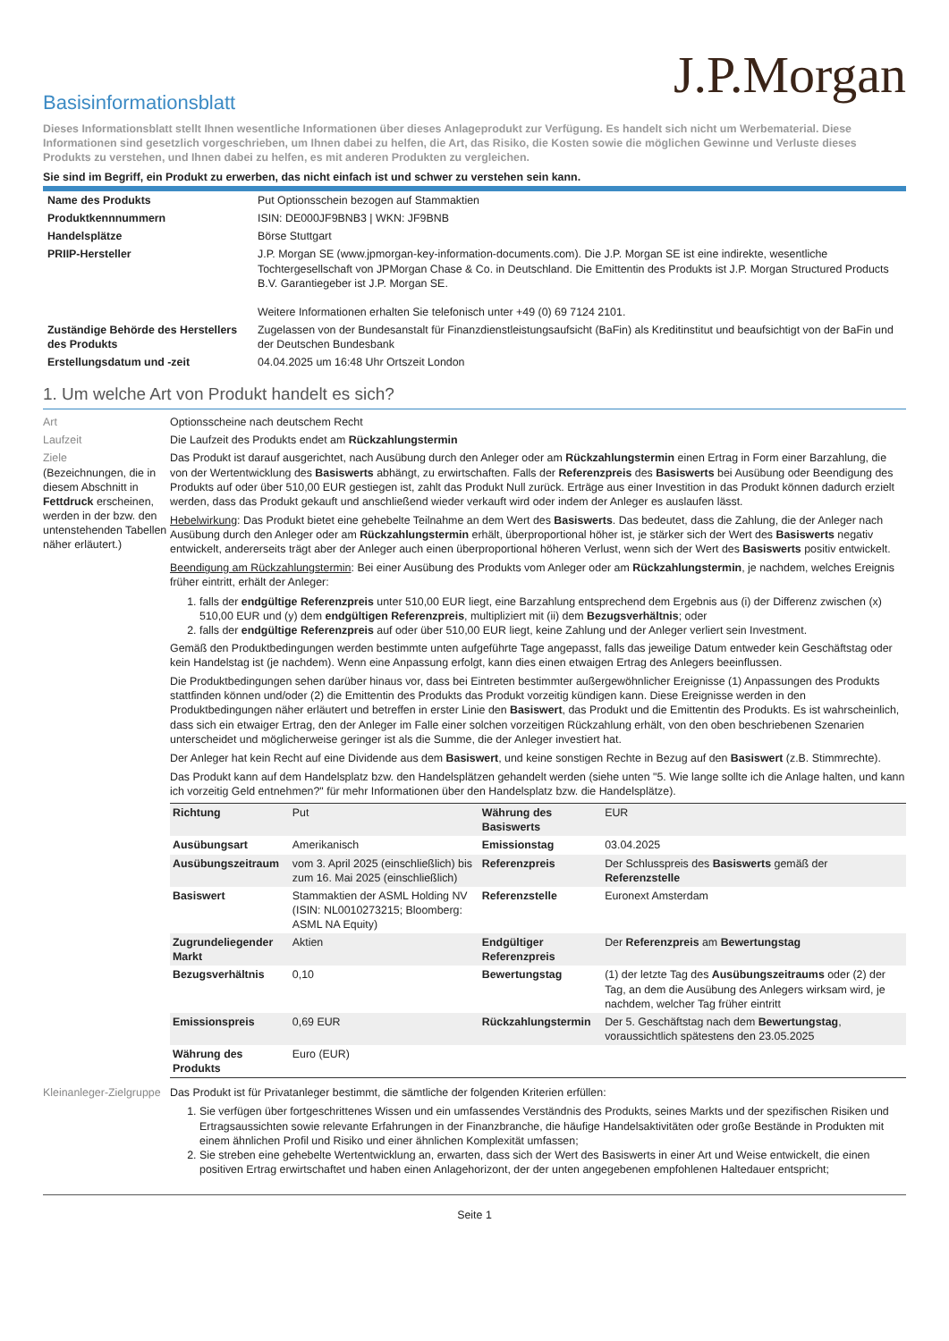J.P.Morgan
Basisinformationsblatt
Dieses Informationsblatt stellt Ihnen wesentliche Informationen über dieses Anlageprodukt zur Verfügung. Es handelt sich nicht um Werbematerial. Diese Informationen sind gesetzlich vorgeschrieben, um Ihnen dabei zu helfen, die Art, das Risiko, die Kosten sowie die möglichen Gewinne und Verluste dieses Produkts zu verstehen, und Ihnen dabei zu helfen, es mit anderen Produkten zu vergleichen.
Sie sind im Begriff, ein Produkt zu erwerben, das nicht einfach ist und schwer zu verstehen sein kann.
| Name des Produkts | Put Optionsschein bezogen auf Stammaktien |
| Produktkennnummern | ISIN: DE000JF9BNB3 / WKN: JF9BNB |
| Handelsplätze | Börse Stuttgart |
| PRIIP-Hersteller | J.P. Morgan SE (www.jpmorgan-key-information-documents.com). Die J.P. Morgan SE ist eine indirekte, wesentliche Tochtergesellschaft von JPMorgan Chase & Co. in Deutschland. Die Emittentin des Produkts ist J.P. Morgan Structured Products B.V. Garantiegeber ist J.P. Morgan SE. Weitere Informationen erhalten Sie telefonisch unter +49 (0) 69 7124 2101. |
| Zuständige Behörde des Herstellers des Produkts | Zugelassen von der Bundesanstalt für Finanzdienstleistungsaufsicht (BaFin) als Kreditinstitut und beaufsichtigt von der BaFin und der Deutschen Bundesbank |
| Erstellungsdatum und -zeit | 04.04.2025 um 16:48 Uhr Ortszeit London |
1. Um welche Art von Produkt handelt es sich?
Art Optionsscheine nach deutschem Recht
Laufzeit Die Laufzeit des Produkts endet am Rückzahlungstermin
Ziele
(Bezeichnungen, die in diesem Abschnitt in Fettdruck erscheinen, werden in der bzw. den untenstehenden Tabellen näher erläutert.)
Das Produkt ist darauf ausgerichtet, nach Ausübung durch den Anleger oder am Rückzahlungstermin einen Ertrag in Form einer Barzahlung, die von der Wertentwicklung des Basiswerts abhängt, zu erwirtschaften. Falls der Referenzpreis des Basiswerts bei Ausübung oder Beendigung des Produkts auf oder über 510,00 EUR gestiegen ist, zahlt das Produkt Null zurück. Erträge aus einer Investition in das Produkt können dadurch erzielt werden, dass das Produkt gekauft und anschließend wieder verkauft wird oder indem der Anleger es auslaufen lässt.
Hebelwirkung: Das Produkt bietet eine gehebelte Teilnahme an dem Wert des Basiswerts. Das bedeutet, dass die Zahlung, die der Anleger nach Ausübung durch den Anleger oder am Rückzahlungstermin erhält, überproportional höher ist, je stärker sich der Wert des Basiswerts negativ entwickelt, andererseits trägt aber der Anleger auch einen überproportional höheren Verlust, wenn sich der Wert des Basiswerts positiv entwickelt.
Beendigung am Rückzahlungstermin: Bei einer Ausübung des Produkts vom Anleger oder am Rückzahlungstermin, je nachdem, welches Ereignis früher eintritt, erhält der Anleger:
1. falls der endgültige Referenzpreis unter 510,00 EUR liegt, eine Barzahlung entsprechend dem Ergebnis aus (i) der Differenz zwischen (x) 510,00 EUR und (y) dem endgültigen Referenzpreis, multipliziert mit (ii) dem Bezugsverhältnis; oder
2. falls der endgültige Referenzpreis auf oder über 510,00 EUR liegt, keine Zahlung und der Anleger verliert sein Investment.
Gemäß den Produktbedingungen werden bestimmte unten aufgeführte Tage angepasst, falls das jeweilige Datum entweder kein Geschäftstag oder kein Handelstag ist (je nachdem). Wenn eine Anpassung erfolgt, kann dies einen etwaigen Ertrag des Anlegers beeinflussen.
Die Produktbedingungen sehen darüber hinaus vor, dass bei Eintreten bestimmter außergewöhnlicher Ereignisse (1) Anpassungen des Produkts stattfinden können und/oder (2) die Emittentin des Produkts das Produkt vorzeitig kündigen kann. Diese Ereignisse werden in den Produktbedingungen näher erläutert und betreffen in erster Linie den Basiswert, das Produkt und die Emittentin des Produkts. Es ist wahrscheinlich, dass sich ein etwaiger Ertrag, den der Anleger im Falle einer solchen vorzeitigen Rückzahlung erhält, von den oben beschriebenen Szenarien unterscheidet und möglicherweise geringer ist als die Summe, die der Anleger investiert hat.
Der Anleger hat kein Recht auf eine Dividende aus dem Basiswert, und keine sonstigen Rechte in Bezug auf den Basiswert (z.B. Stimmrechte).
Das Produkt kann auf dem Handelsplatz bzw. den Handelsplätzen gehandelt werden (siehe unten "5. Wie lange sollte ich die Anlage halten, und kann ich vorzeitig Geld entnehmen?" für mehr Informationen über den Handelsplatz bzw. die Handelsplätze).
| Richtung | Put | Währung des Basiswerts | EUR |
| Ausübungsart | Amerikanisch | Emissionstag | 03.04.2025 |
| Ausübungszeitraum | vom 3. April 2025 (einschließlich) bis zum 16. Mai 2025 (einschließlich) | Referenzpreis | Der Schlusspreis des Basiswerts gemäß der Referenzstelle |
| Basiswert | Stammaktien der ASML Holding NV (ISIN: NL0010273215; Bloomberg: ASML NA Equity) | Referenzstelle | Euronext Amsterdam |
| Zugrundeliegender Markt | Aktien | Endgültiger Referenzpreis | Der Referenzpreis am Bewertungstag |
| Bezugsverhältnis | 0,10 | Bewertungstag | (1) der letzte Tag des Ausübungszeitraums oder (2) der Tag, an dem die Ausübung des Anlegers wirksam wird, je nachdem, welcher Tag früher eintritt |
| Emissionspreis | 0,69 EUR | Rückzahlungstermin | Der 5. Geschäftstag nach dem Bewertungstag , voraussichtlich spätestens den 23.05.2025 |
| Währung des Produkts | Euro (EUR) | | |
Kleinanleger-Zielgruppe
Das Produkt ist für Privatanleger bestimmt, die sämtliche der folgenden Kriterien erfüllen:
1. Sie verfügen über fortgeschrittenes Wissen und ein umfassendes Verständnis des Produkts, seines Markts und der spezifischen Risiken und Ertragsaussichten sowie relevante Erfahrungen in der Finanzbranche, die häufige Handelsaktivitäten oder große Bestände in Produkten mit einem ähnlichen Profil und Risiko und einer ähnlichen Komplexität umfassen;
2. Sie streben eine gehebelte Wertentwicklung an, erwarten, dass sich der Wert des Basiswerts in einer Art und Weise entwickelt, die einen positiven Ertrag erwirtschaftet und haben einen Anlagehorizont, der der unten angegebenen empfohlenen Haltedauer entspricht;
Seite 1